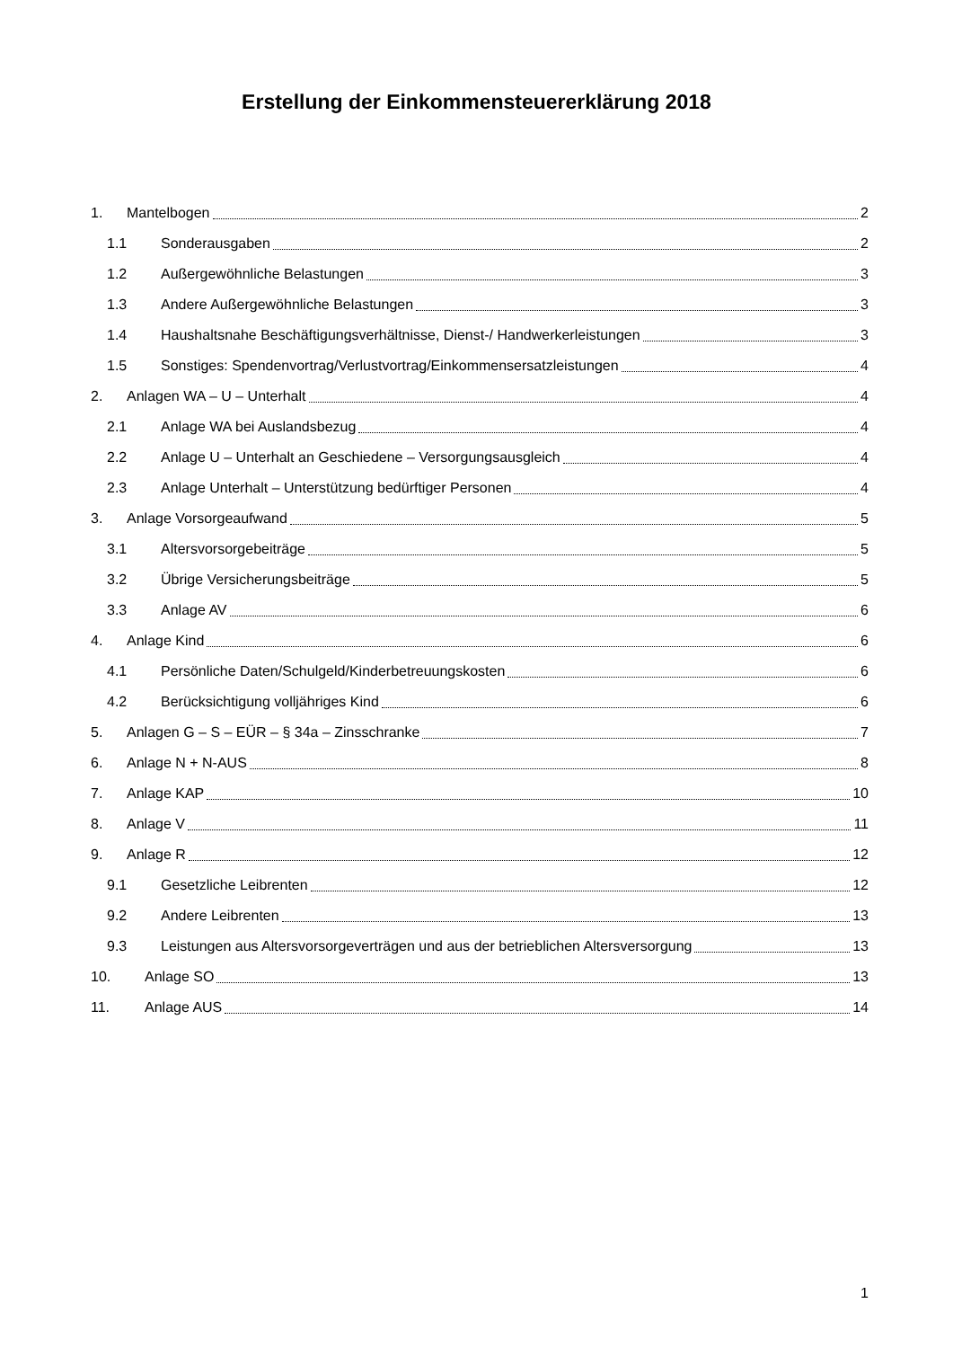Erstellung der Einkommensteuererklärung 2018
1. Mantelbogen 2
1.1 Sonderausgaben 2
1.2 Außergewöhnliche Belastungen 3
1.3 Andere Außergewöhnliche Belastungen 3
1.4 Haushaltsnahe Beschäftigungsverhältnisse, Dienst-/ Handwerkerleistungen 3
1.5 Sonstiges: Spendenvortrag/Verlustvortrag/Einkommensersatzleistungen 4
2. Anlagen WA – U – Unterhalt 4
2.1 Anlage WA bei Auslandsbezug 4
2.2 Anlage U – Unterhalt an Geschiedene – Versorgungsausgleich 4
2.3 Anlage Unterhalt – Unterstützung bedürftiger Personen 4
3. Anlage Vorsorgeaufwand 5
3.1 Altersvorsorgebeiträge 5
3.2 Übrige Versicherungsbeiträge 5
3.3 Anlage AV 6
4. Anlage Kind 6
4.1 Persönliche Daten/Schulgeld/Kinderbetreuungskosten 6
4.2 Berücksichtigung volljähriges Kind 6
5. Anlagen G – S – EÜR – § 34a – Zinsschranke 7
6. Anlage N + N-AUS 8
7. Anlage KAP 10
8. Anlage V 11
9. Anlage R 12
9.1 Gesetzliche Leibrenten 12
9.2 Andere Leibrenten 13
9.3 Leistungen aus Altersvorsorgeverträgen und aus der betrieblichen Altersversorgung 13
10. Anlage SO 13
11. Anlage AUS 14
1